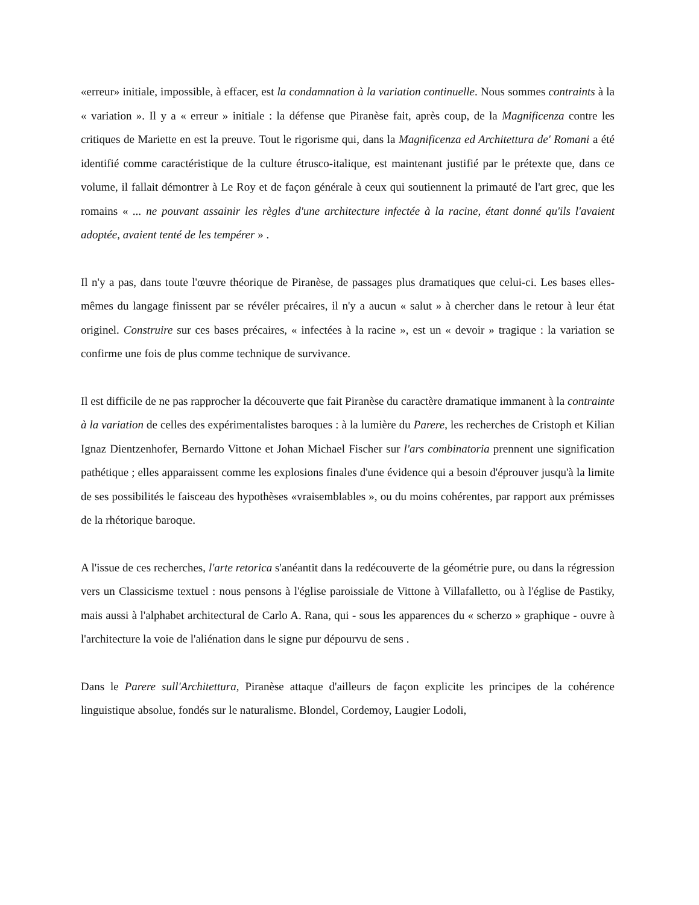«erreur» initiale, impossible, à effacer, est la condamnation à la variation continuelle. Nous sommes contraints à la « variation ». Il y a « erreur » initiale : la défense que Piranèse fait, après coup, de la Magnificenza contre les critiques de Mariette en est la preuve. Tout le rigorisme qui, dans la Magnificenza ed Architettura de' Romani a été identifié comme caractéristique de la culture étrusco-italique, est maintenant justifié par le prétexte que, dans ce volume, il fallait démontrer à Le Roy et de façon générale à ceux qui soutiennent la primauté de l'art grec, que les romains « ... ne pouvant assainir les règles d'une architecture infectée à la racine, étant donné qu'ils l'avaient adoptée, avaient tenté de les tempérer » .
Il n'y a pas, dans toute l'œuvre théorique de Piranèse, de passages plus dramatiques que celui-ci. Les bases elles-mêmes du langage finissent par se révéler précaires, il n'y a aucun « salut » à chercher dans le retour à leur état originel. Construire sur ces bases précaires, « infectées à la racine », est un « devoir » tragique : la variation se confirme une fois de plus comme technique de survivance.
Il est difficile de ne pas rapprocher la découverte que fait Piranèse du caractère dramatique immanent à la contrainte à la variation de celles des expérimentalistes baroques : à la lumière du Parere, les recherches de Cristoph et Kilian Ignaz Dientzenhofer, Bernardo Vittone et Johan Michael Fischer sur l'ars combinatoria prennent une signification pathétique ; elles apparaissent comme les explosions finales d'une évidence qui a besoin d'éprouver jusqu'à la limite de ses possibilités le faisceau des hypothèses «vraisemblables », ou du moins cohérentes, par rapport aux prémisses de la rhétorique baroque.
A l'issue de ces recherches, l'arte retorica s'anéantit dans la redécouverte de la géométrie pure, ou dans la régression vers un Classicisme textuel : nous pensons à l'église paroissiale de Vittone à Villafalletto, ou à l'église de Pastiky, mais aussi à l'alphabet architectural de Carlo A. Rana, qui - sous les apparences du « scherzo » graphique - ouvre à l'architecture la voie de l'aliénation dans le signe pur dépourvu de sens .
Dans le Parere sull'Architettura, Piranèse attaque d'ailleurs de façon explicite les principes de la cohérence linguistique absolue, fondés sur le naturalisme. Blondel, Cordemoy, Laugier Lodoli,